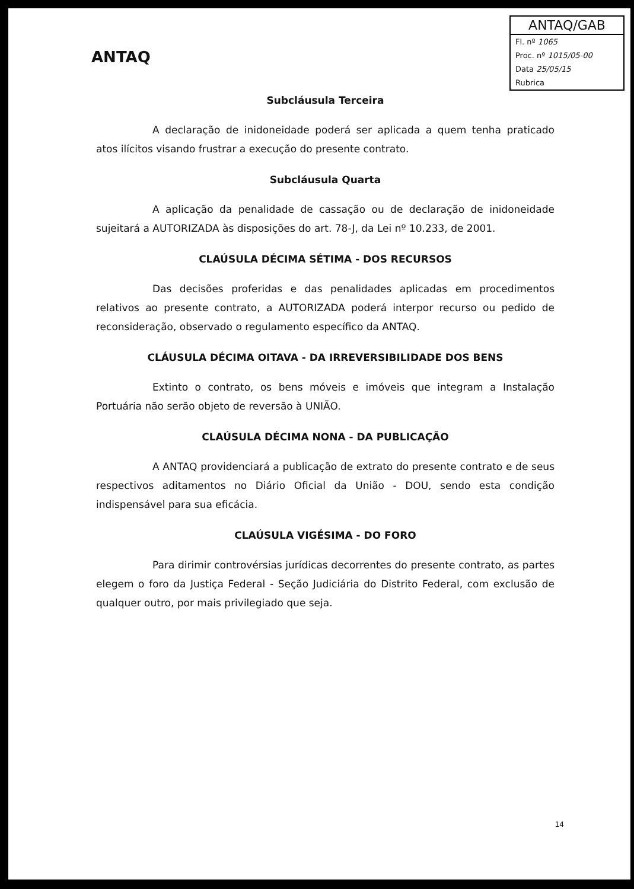ANTAQ
ANTAQ/GAB
Fl. nº 1065
Proc. nº 1015/05-00
Data 25/05/15
Rubrica
Subcláusula Terceira
A declaração de inidoneidade poderá ser aplicada a quem tenha praticado atos ilícitos visando frustrar a execução do presente contrato.
Subcláusula Quarta
A aplicação da penalidade de cassação ou de declaração de inidoneidade sujeitará a AUTORIZADA às disposições do art. 78-J, da Lei nº 10.233, de 2001.
CLAÚSULA DÉCIMA SÉTIMA - DOS RECURSOS
Das decisões proferidas e das penalidades aplicadas em procedimentos relativos ao presente contrato, a AUTORIZADA poderá interpor recurso ou pedido de reconsideração, observado o regulamento específico da ANTAQ.
CLÁUSULA DÉCIMA OITAVA - DA IRREVERSIBILIDADE DOS BENS
Extinto o contrato, os bens móveis e imóveis que integram a Instalação Portuária não serão objeto de reversão à UNIÃO.
CLAÚSULA DÉCIMA NONA - DA PUBLICAÇÃO
A ANTAQ providenciará a publicação de extrato do presente contrato e de seus respectivos aditamentos no Diário Oficial da União - DOU, sendo esta condição indispensável para sua eficácia.
CLAÚSULA VIGÉSIMA - DO FORO
Para dirimir controvérsias jurídicas decorrentes do presente contrato, as partes elegem o foro da Justiça Federal - Seção Judiciária do Distrito Federal, com exclusão de qualquer outro, por mais privilegiado que seja.
14